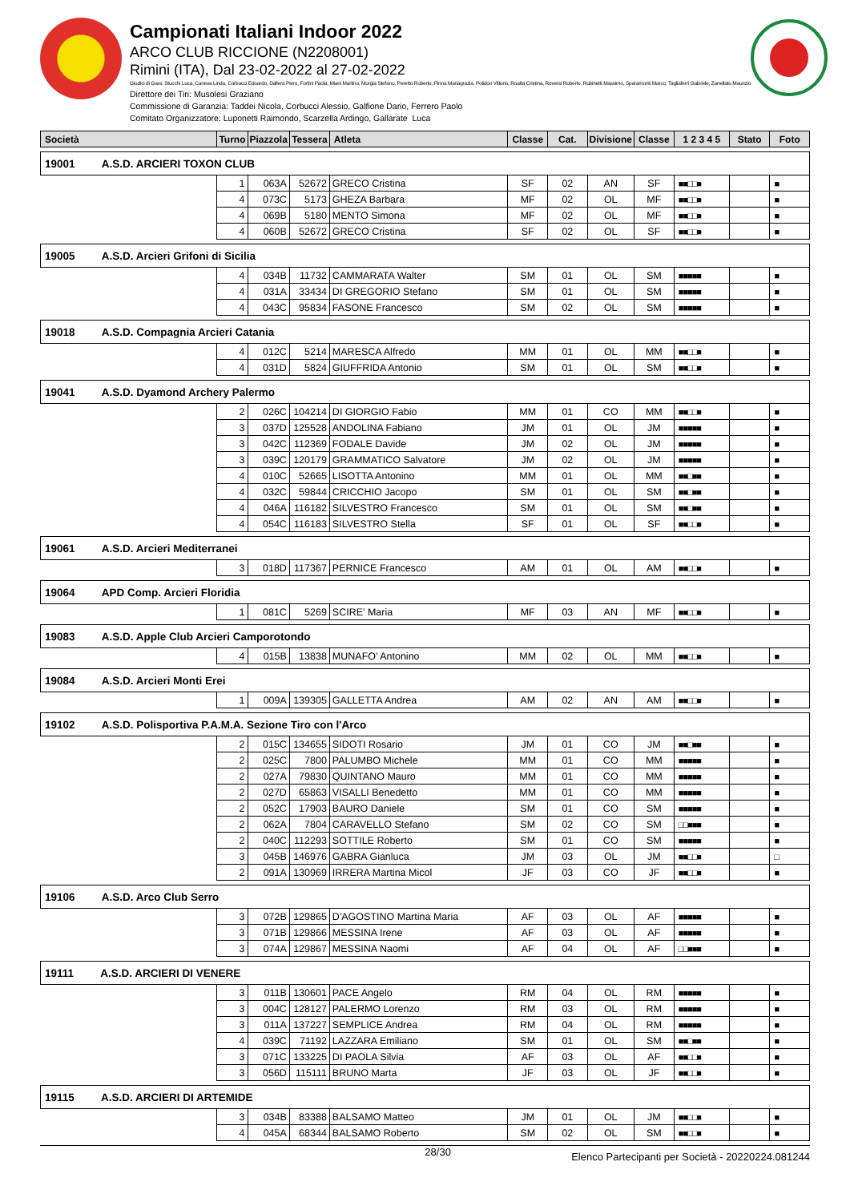Campionati Italiani Indoor 2022
ARCO CLUB RICCIONE (N2208001)
Rimini (ITA), Dal 23-02-2022 al 27-02-2022
Giudici di Gara: Stucchi Luca, Caneva Linda, Corbucci Edoardo, Dallera Piero, Fortini Paola, Miani Martino, Murgia Stefano, Peretto Roberto, Pinna Mariagrazia, Polidori Vittorio, Roatta Cristina, Roversi Roberto, Rubinetti Massimo, Sparamonti Marco, Tagliaferri Gabriele, Zanellato Maurizio
Direttore dei Tiri: Musolesi Graziano
Commissione di Garanzia: Taddei Nicola, Corbucci Alessio, Galfione Dario, Ferrero Paolo
Comitato Organizzatore: Luponetti Raimondo, Scarzella Ardingo, Gallarate Luca
| Società | Turno | Piazzola | Tessera | Atleta | Classe | Cat. | Divisione | Classe | 1 2 3 4 5 | Stato | Foto |
| --- | --- | --- | --- | --- | --- | --- | --- | --- | --- | --- | --- |
| 19001 A.S.D. ARCIERI TOXON CLUB | | | | | | | | | | | |
| | 1 | 063A | 52672 | GRECO Cristina | SF | 02 | AN | SF | ■■□□■ | | ■ |
| | 4 | 073C | 5173 | GHEZA Barbara | MF | 02 | OL | MF | ■■□□■ | | ■ |
| | 4 | 069B | 5180 | MENTO Simona | MF | 02 | OL | MF | ■■□□■ | | ■ |
| | 4 | 060B | 52672 | GRECO Cristina | SF | 02 | OL | SF | ■■□□■ | | ■ |
| 19005 A.S.D. Arcieri Grifoni di Sicilia | | | | | | | | | | | |
| | 4 | 034B | 11732 | CAMMARATA Walter | SM | 01 | OL | SM | ■■■■■ | | ■ |
| | 4 | 031A | 33434 | DI GREGORIO Stefano | SM | 01 | OL | SM | ■■■■■ | | ■ |
| | 4 | 043C | 95834 | FASONE Francesco | SM | 02 | OL | SM | ■■■■■ | | ■ |
| 19018 A.S.D. Compagnia Arcieri Catania | | | | | | | | | | | |
| | 4 | 012C | 5214 | MARESCA Alfredo | MM | 01 | OL | MM | ■■□□■ | | ■ |
| | 4 | 031D | 5824 | GIUFFRIDA Antonio | SM | 01 | OL | SM | ■■□□■ | | ■ |
| 19041 A.S.D. Dyamond Archery Palermo | | | | | | | | | | | |
| | 2 | 026C | 104214 | DI GIORGIO Fabio | MM | 01 | CO | MM | ■■□□■ | | ■ |
| | 3 | 037D | 125528 | ANDOLINA Fabiano | JM | 01 | OL | JM | ■■■■■ | | ■ |
| | 3 | 042C | 112369 | FODALE Davide | JM | 02 | OL | JM | ■■■■■ | | ■ |
| | 3 | 039C | 120179 | GRAMMATICO Salvatore | JM | 02 | OL | JM | ■■■■■ | | ■ |
| | 4 | 010C | 52665 | LISOTTA Antonino | MM | 01 | OL | MM | ■■□■■ | | ■ |
| | 4 | 032C | 59844 | CRICCHIO Jacopo | SM | 01 | OL | SM | ■■□■■ | | ■ |
| | 4 | 046A | 116182 | SILVESTRO Francesco | SM | 01 | OL | SM | ■■□■■ | | ■ |
| | 4 | 054C | 116183 | SILVESTRO Stella | SF | 01 | OL | SF | ■■□□■ | | ■ |
| 19061 A.S.D. Arcieri Mediterranei | | | | | | | | | | | |
| | 3 | 018D | 117367 | PERNICE Francesco | AM | 01 | OL | AM | ■■□□■ | | ■ |
| 19064 APD Comp. Arcieri Floridia | | | | | | | | | | | |
| | 1 | 081C | 5269 | SCIRE' Maria | MF | 03 | AN | MF | ■■□□■ | | ■ |
| 19083 A.S.D. Apple Club Arcieri Camporotondo | | | | | | | | | | | |
| | 4 | 015B | 13838 | MUNAFO' Antonino | MM | 02 | OL | MM | ■■□□■ | | ■ |
| 19084 A.S.D. Arcieri Monti Erei | | | | | | | | | | | |
| | 1 | 009A | 139305 | GALLETTA Andrea | AM | 02 | AN | AM | ■■□□■ | | ■ |
| 19102 A.S.D. Polisportiva P.A.M.A. Sezione Tiro con l'Arco | | | | | | | | | | | |
| | 2 | 015C | 134655 | SIDOTI Rosario | JM | 01 | CO | JM | ■■□■■ | | ■ |
| | 2 | 025C | 7800 | PALUMBO Michele | MM | 01 | CO | MM | ■■■■■ | | ■ |
| | 2 | 027A | 79830 | QUINTANO Mauro | MM | 01 | CO | MM | ■■■■■ | | ■ |
| | 2 | 027D | 65863 | VISALLI Benedetto | MM | 01 | CO | MM | ■■■■■ | | ■ |
| | 2 | 052C | 17903 | BAURO Daniele | SM | 01 | CO | SM | ■■■■■ | | ■ |
| | 2 | 062A | 7804 | CARAVELLO Stefano | SM | 02 | CO | SM | □□■■■ | | ■ |
| | 2 | 040C | 112293 | SOTTILE Roberto | SM | 01 | CO | SM | ■■■■■ | | ■ |
| | 3 | 045B | 146976 | GABRA Gianluca | JM | 03 | OL | JM | ■■□□■ | | □ |
| | 2 | 091A | 130969 | IRRERA Martina Micol | JF | 03 | CO | JF | ■■□□■ | | ■ |
| 19106 A.S.D. Arco Club Serro | | | | | | | | | | | |
| | 3 | 072B | 129865 | D'AGOSTINO Martina Maria | AF | 03 | OL | AF | ■■■■■ | | ■ |
| | 3 | 071B | 129866 | MESSINA Irene | AF | 03 | OL | AF | ■■■■■ | | ■ |
| | 3 | 074A | 129867 | MESSINA Naomi | AF | 04 | OL | AF | □□■■■ | | ■ |
| 19111 A.S.D. ARCIERI DI VENERE | | | | | | | | | | | |
| | 3 | 011B | 130601 | PACE Angelo | RM | 04 | OL | RM | ■■■■■ | | ■ |
| | 3 | 004C | 128127 | PALERMO Lorenzo | RM | 03 | OL | RM | ■■■■■ | | ■ |
| | 3 | 011A | 137227 | SEMPLICE Andrea | RM | 04 | OL | RM | ■■■■■ | | ■ |
| | 4 | 039C | 71192 | LAZZARA Emiliano | SM | 01 | OL | SM | ■■□■■ | | ■ |
| | 3 | 071C | 133225 | DI PAOLA Silvia | AF | 03 | OL | AF | ■■□□■ | | ■ |
| | 3 | 056D | 115111 | BRUNO Marta | JF | 03 | OL | JF | ■■□□■ | | ■ |
| 19115 A.S.D. ARCIERI DI ARTEMIDE | | | | | | | | | | | |
| | 3 | 034B | 83388 | BALSAMO Matteo | JM | 01 | OL | JM | ■■□□■ | | ■ |
| | 4 | 045A | 68344 | BALSAMO Roberto | SM | 02 | OL | SM | ■■□□■ | | ■ |
28/30 Elenco Partecipanti per Società - 20220224.081244